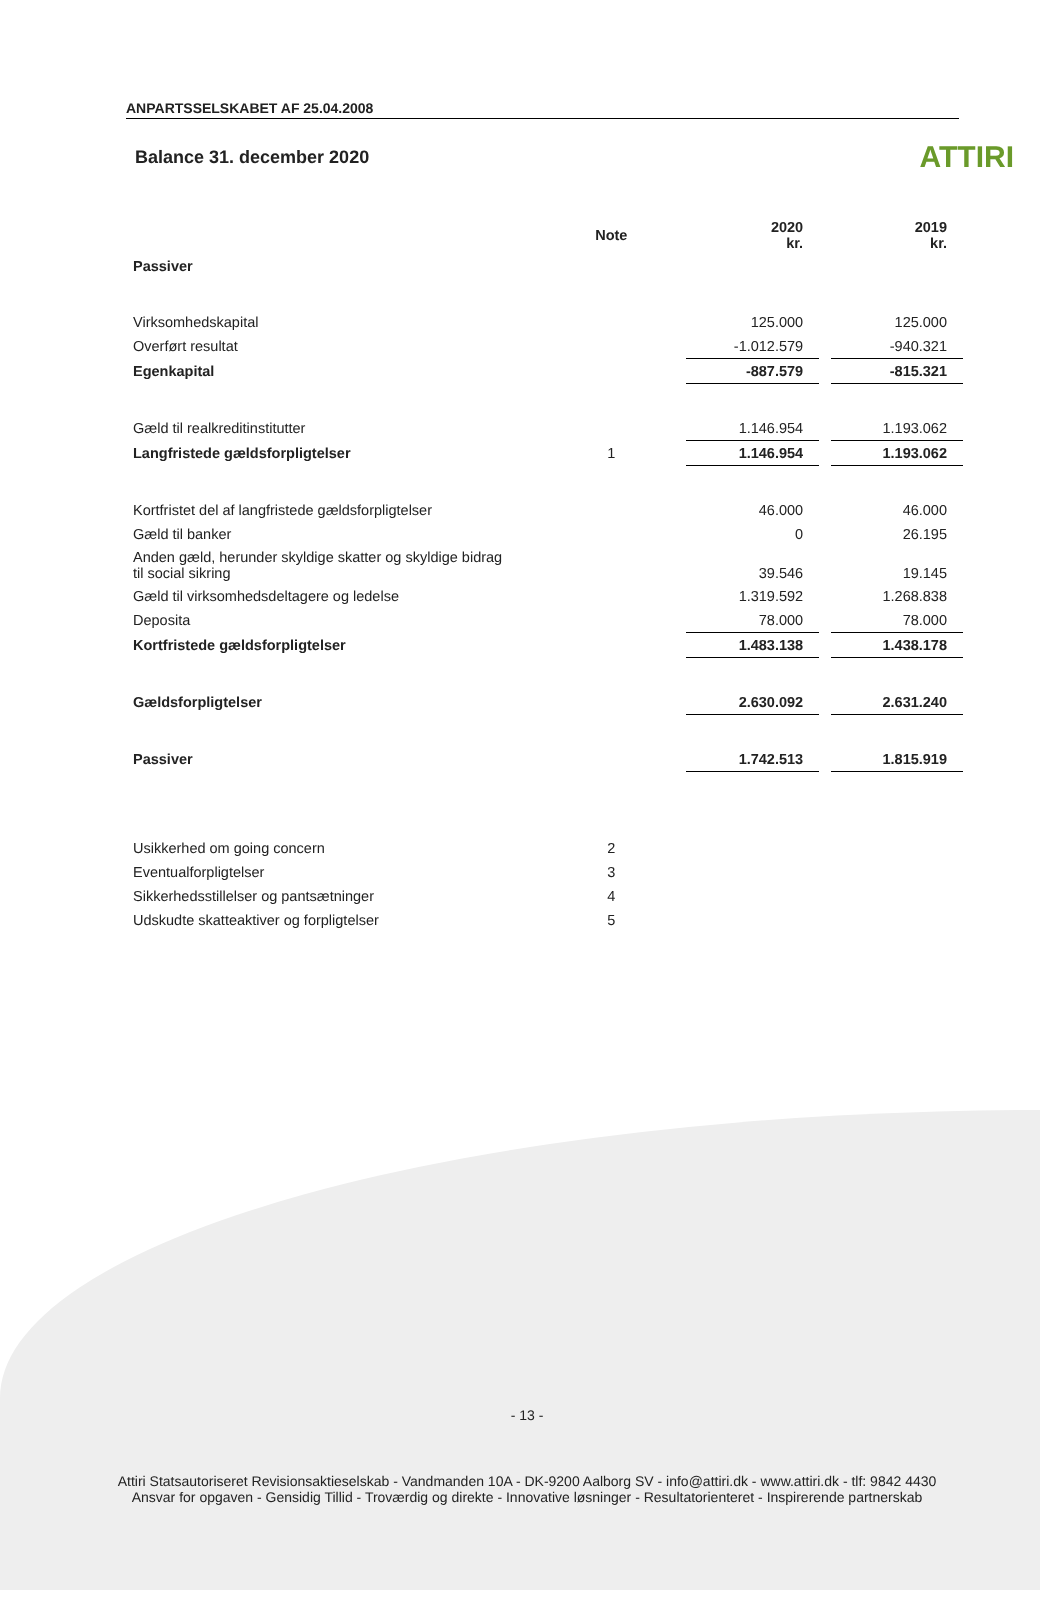ATTIRI
ANPARTSSELSKABET AF 25.04.2008
Balance 31. december 2020
| | Note | 2020 kr. | | 2019 kr. |
| --- | --- | --- | --- | --- |
| Passiver | | | | |
| Virksomhedskapital | | 125.000 | | 125.000 |
| Overført resultat | | -1.012.579 | | -940.321 |
| Egenkapital | | -887.579 | | -815.321 |
| Gæld til realkreditinstitutter | | 1.146.954 | | 1.193.062 |
| Langfristede gældsforpligtelser | 1 | 1.146.954 | | 1.193.062 |
| Kortfristet del af langfristede gældsforpligtelser | | 46.000 | | 46.000 |
| Gæld til banker | | 0 | | 26.195 |
| Anden gæld, herunder skyldige skatter og skyldige bidrag til social sikring | | 39.546 | | 19.145 |
| Gæld til virksomhedsdeltagere og ledelse | | 1.319.592 | | 1.268.838 |
| Deposita | | 78.000 | | 78.000 |
| Kortfristede gældsforpligtelser | | 1.483.138 | | 1.438.178 |
| Gældsforpligtelser | | 2.630.092 | | 2.631.240 |
| Passiver | | 1.742.513 | | 1.815.919 |
| Usikkerhed om going concern | 2 | | | |
| Eventualforpligtelser | 3 | | | |
| Sikkerhedsstillelser og pantsætninger | 4 | | | |
| Udskudte skatteaktiver og forpligtelser | 5 | | | |
- 13 -
Attiri Statsautoriseret Revisionsaktieselskab - Vandmanden 10A - DK-9200 Aalborg SV - info@attiri.dk - www.attiri.dk - tlf: 9842 4430
Ansvar for opgaven - Gensidig Tillid - Troværdig og direkte - Innovative løsninger - Resultatorienteret - Inspirerende partnerskab